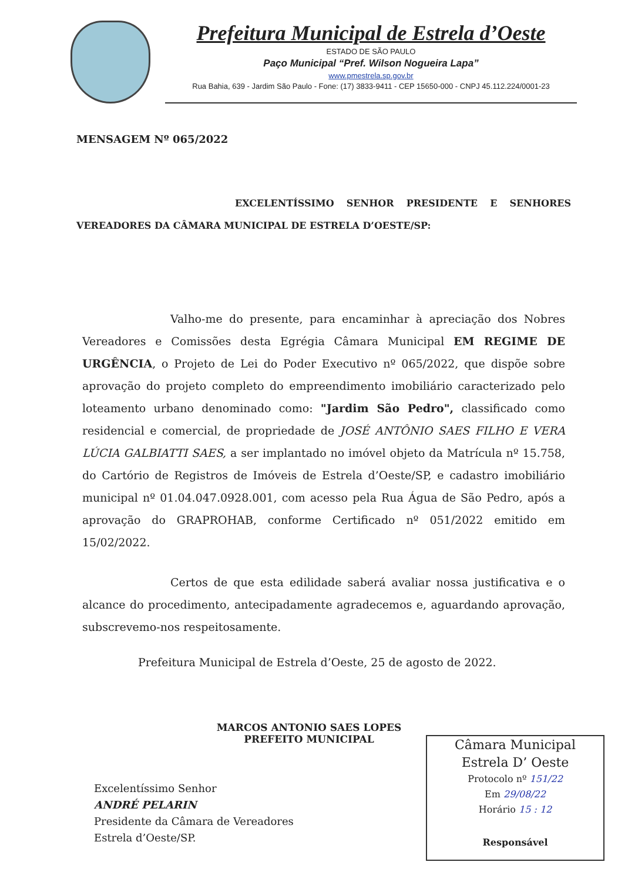Prefeitura Municipal de Estrela d’Oeste
ESTADO DE SÃO PAULO
Paço Municipal “Pref. Wilson Nogueira Lapa”
www.pmestrela.sp.gov.br
Rua Bahia, 639 - Jardim São Paulo - Fone: (17) 3833-9411 - CEP 15650-000 - CNPJ 45.112.224/0001-23
MENSAGEM Nº 065/2022
EXCELENTÍSSIMO SENHOR PRESIDENTE E SENHORES VEREADORES DA CÂMARA MUNICIPAL DE ESTRELA D’OESTE/SP:
Valho-me do presente, para encaminhar à apreciação dos Nobres Vereadores e Comissões desta Egrégia Câmara Municipal EM REGIME DE URGÊNCIA, o Projeto de Lei do Poder Executivo nº 065/2022, que dispõe sobre aprovação do projeto completo do empreendimento imobiliário caracterizado pelo loteamento urbano denominado como: "Jardim São Pedro", classificado como residencial e comercial, de propriedade de JOSÉ ANTÔNIO SAES FILHO E VERA LÚCIA GALBIATTI SAES, a ser implantado no imóvel objeto da Matrícula nº 15.758, do Cartório de Registros de Imóveis de Estrela d’Oeste/SP, e cadastro imobiliário municipal nº 01.04.047.0928.001, com acesso pela Rua Água de São Pedro, após a aprovação do GRAPROHAB, conforme Certificado nº 051/2022 emitido em 15/02/2022.
Certos de que esta edilidade saberá avaliar nossa justificativa e o alcance do procedimento, antecipadamente agradecemos e, aguardando aprovação, subscrevemo-nos respeitosamente.
Prefeitura Municipal de Estrela d’Oeste, 25 de agosto de 2022.
MARCOS ANTONIO SAES LOPES
PREFEITO MUNICIPAL
Excelentíssimo Senhor
ANDRÉ PELARIN
Presidente da Câmara de Vereadores
Estrela d’Oeste/SP.
Câmara Municipal
Estrela D’ Oeste
Protocolo nº 151/22
Em 29/08/22
Horário 15 : 12
Responsável